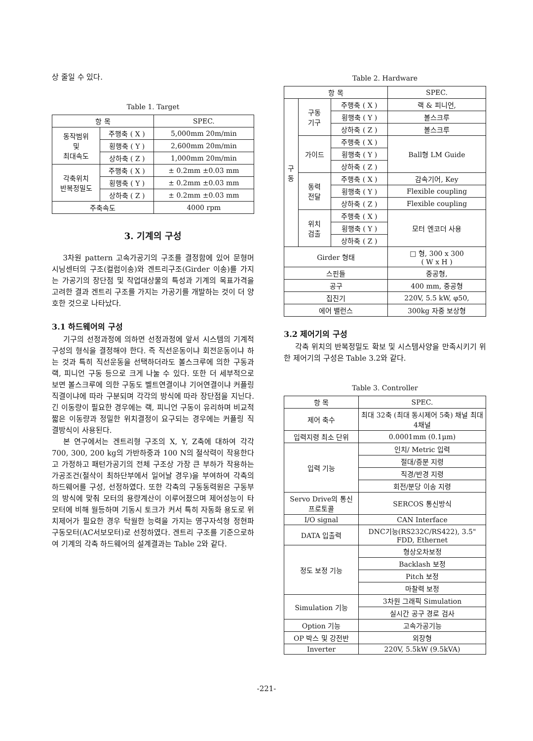상 줄일 수 있다.
Table 1. Target
| 항 목 | | SPEC. |
| --- | --- | --- |
| 동작범위 및 최대속도 | 주행축 ( X ) | 5,000mm 20m/min |
| | 횡행축 ( Y ) | 2,600mm 20m/min |
| | 상하축 ( Z ) | 1,000mm 20m/min |
| 각축위치 반복정밀도 | 주행축 ( X ) | ± 0.2mm ±0.03 mm |
| | 횡행축 ( Y ) | ± 0.2mm ±0.03 mm |
| | 상하축 ( Z ) | ± 0.2mm ±0.03 mm |
| 주축속도 | | 4000 rpm |
3. 기계의 구성
3차원 pattern 고속가공기의 구조를 결정함에 있어 문형머시닝센터의 구조(컬럼이송)와 겐트리구조(Girder 이송)를 가지는 가공기의 장단점 및 작업대상물의 특성과 기계의 목표가격을 고려한 결과 겐트리 구조를 가지는 가공기를 개발하는 것이 더 양호한 것으로 나타났다.
3.1 하드웨어의 구성
기구의 선정과정에 의하면 선정과정에 앞서 시스템의 기계적 구성의 형식을 결정해야 한다. 즉 직선운동이냐 회전운동이냐 하는 것과 특히 직선운동을 선택하더라도 볼스크루에 의한 구동과 랙, 피니언 구동 등으로 크게 나눌 수 있다. 또한 더 세부적으로 보면 볼스크루에 의한 구동도 벨트연결이냐 기어연결이냐 커플링 직결이냐에 따라 구분되며 각각의 방식에 따라 장단점을 지닌다. 긴 이동량이 필요한 경우에는 랙, 피니언 구동이 유리하며 비교적 짧은 이동량과 정밀한 위치결정이 요구되는 경우에는 커플링 직결방식이 사용된다.
본 연구에서는 겐트리형 구조의 X, Y, Z축에 대하여 각각 700, 300, 200 kg의 가반하중과 100 N의 절삭력이 작용한다고 가정하고 패턴가공기의 전체 구조상 가장 큰 부하가 작용하는 가공조건(절삭이 최하단부에서 일어날 경우)을 부여하여 각축의 하드웨어를 구성, 선정하였다. 또한 각축의 구동동력원은 구동부의 방식에 맞춰 모터의 용량계산이 이루어졌으며 제어성능이 타 모터에 비해 월등하며 기동시 토크가 커서 특히 자동화 용도로 위치제어가 필요한 경우 탁월한 능력을 가지는 영구자석형 정현파 구동모터(AC서보모터)로 선정하였다. 겐트리 구조를 기준으로하여 기계의 각축 하드웨어의 설계결과는 Table 2와 같다.
Table 2. Hardware
| 항 목 | | | SPEC. |
| --- | --- | --- | --- |
| 구 동 | 구동 기구 | 주행축 ( X ) | 랙 & 피니언, |
| | | 횡행축 ( Y ) | 볼스크루 |
| | | 상하축 ( Z ) | 볼스크루 |
| | 가이드 | 주행축 ( X ) | Ball형 LM Guide |
| | | 횡행축 ( Y ) | |
| | | 상하축 ( Z ) | |
| | 동력 전달 | 주행축 ( X ) | 감속기어, Key |
| | | 횡행축 ( Y ) | Flexible coupling |
| | | 상하축 ( Z ) | Flexible coupling |
| | 위치 검출 | 주행축 ( X ) | 모터 엔코더 사용 |
| | | 횡행축 ( Y ) | |
| | | 상하축 ( Z ) | |
| Girder 형태 | | | □ 형, 300 x 300 ( W x H ) |
| 스핀들 | | | 중공형, |
| 공구 | | | 400 mm, 중공형 |
| 집진기 | | | 220V, 5.5 kW, φ50, |
| 에어 밸런스 | | | 300kg 자중 보상형 |
3.2 제어기의 구성
각축 위치의 반복정밀도 확보 및 시스템사양을 만족시키기 위한 제어기의 구성은 Table 3.2와 같다.
Table 3. Controller
| 항 목 | SPEC. |
| --- | --- |
| 제어 축수 | 최대 32축 (최대 동시제어 5축) 채널 최대 4채널 |
| 입력지령 최소 단위 | 0.0001mm (0.1μm) |
| 입력 기능 | 인치/ Metric 입력 |
| | 절대/증분 지령 |
| | 직경/반경 지령 |
| | 회전/분당 이송 지령 |
| Servo Drive의 통신 프로토콜 | SERCOS 통신방식 |
| I/O signal | CAN Interface |
| DATA 입출력 | DNC기능(RS232C/RS422), 3.5" FDD, Ethernet |
| 정도 보정 기능 | 형상오차보정 |
| | Backlash 보정 |
| | Pitch 보정 |
| | 마찰력 보정 |
| Simulation 기능 | 3차원 그래픽 Simulation |
| | 실시간 공구 경로 검사 |
| Option 기능 | 고속가공기능 |
| OP 박스 및 강전반 | 외장형 |
| Inverter | 220V, 5.5kW (9.5kVA) |
-221-